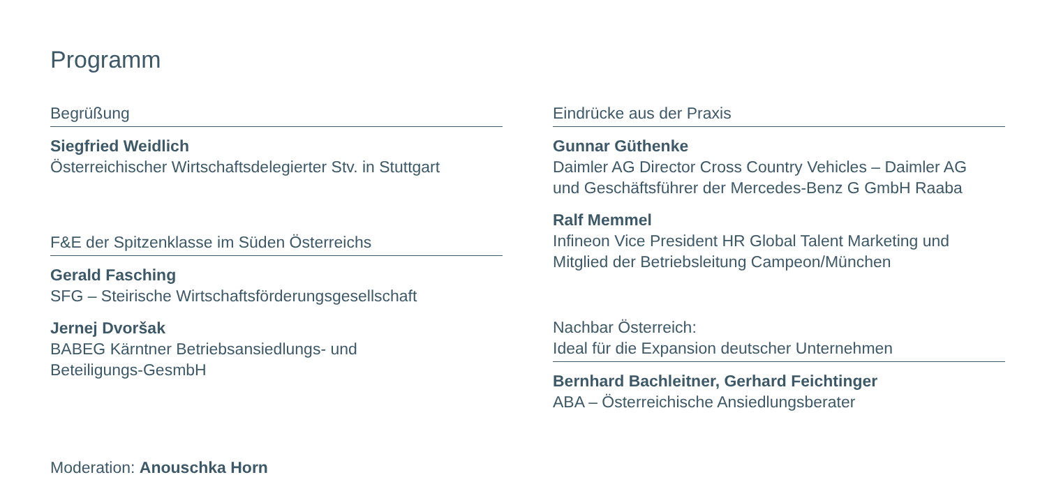Programm
Begrüßung
Siegfried Weidlich
Österreichischer Wirtschaftsdelegierter Stv. in Stuttgart
F&E der Spitzenklasse im Süden Österreichs
Gerald Fasching
SFG – Steirische Wirtschaftsförderungsgesellschaft
Jernej Dvoršak
BABEG Kärntner Betriebsansiedlungs- und
Beteiligungs-GesmbH
Eindrücke aus der Praxis
Gunnar Güthenke
Daimler AG Director Cross Country Vehicles – Daimler AG
und Geschäftsführer der Mercedes-Benz G GmbH Raaba
Ralf Memmel
Infineon Vice President HR Global Talent Marketing und
Mitglied der Betriebsleitung Campeon/München
Nachbar Österreich:
Ideal für die Expansion deutscher Unternehmen
Bernhard Bachleitner, Gerhard Feichtinger
ABA – Österreichische Ansiedlungsberater
Moderation: Anouschka Horn